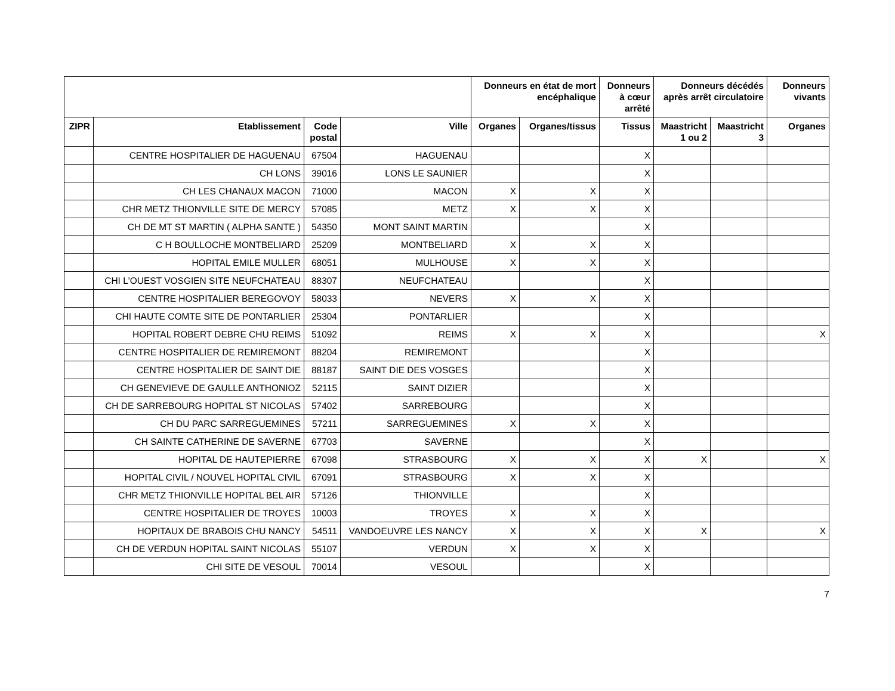| | | | | Donneurs en état de mort encéphalique | | Donneurs à cœur arrêté | Donneurs décédés après arrêt circulatoire | | Donneurs vivants |
| --- | --- | --- | --- | --- | --- | --- | --- | --- | --- |
| ZIPR | Etablissement | Code postal | Ville | Organes | Organes/tissus | Tissus | Maastricht 1 ou 2 | Maastricht 3 | Organes |
| | CENTRE HOSPITALIER DE HAGUENAU | 67504 | HAGUENAU | | | X | | | |
| | CH LONS | 39016 | LONS LE SAUNIER | | | X | | | |
| | CH LES CHANAUX MACON | 71000 | MACON | X | X | X | | | |
| | CHR METZ THIONVILLE SITE DE MERCY | 57085 | METZ | X | X | X | | | |
| | CH DE MT ST MARTIN ( ALPHA SANTE ) | 54350 | MONT SAINT MARTIN | | | X | | | |
| | C H BOULLOCHE MONTBELIARD | 25209 | MONTBELIARD | X | X | X | | | |
| | HOPITAL EMILE MULLER | 68051 | MULHOUSE | X | X | X | | | |
| | CHI L'OUEST VOSGIEN SITE NEUFCHATEAU | 88307 | NEUFCHATEAU | | | X | | | |
| | CENTRE HOSPITALIER BEREGOVOY | 58033 | NEVERS | X | X | X | | | |
| | CHI HAUTE COMTE SITE DE PONTARLIER | 25304 | PONTARLIER | | | X | | | |
| | HOPITAL ROBERT DEBRE CHU REIMS | 51092 | REIMS | X | X | X | | | X |
| | CENTRE HOSPITALIER DE REMIREMONT | 88204 | REMIREMONT | | | X | | | |
| | CENTRE HOSPITALIER DE SAINT DIE | 88187 | SAINT DIE DES VOSGES | | | X | | | |
| | CH GENEVIEVE DE GAULLE ANTHONIOZ | 52115 | SAINT DIZIER | | | X | | | |
| | CH DE SARREBOURG HOPITAL ST NICOLAS | 57402 | SARREBOURG | | | X | | | |
| | CH DU PARC SARREGUEMINES | 57211 | SARREGUEMINES | X | X | X | | | |
| | CH SAINTE CATHERINE DE SAVERNE | 67703 | SAVERNE | | | X | | | |
| | HOPITAL DE HAUTEPIERRE | 67098 | STRASBOURG | X | X | X | X | | X |
| | HOPITAL CIVIL / NOUVEL HOPITAL CIVIL | 67091 | STRASBOURG | X | X | X | | | |
| | CHR METZ THIONVILLE HOPITAL BEL AIR | 57126 | THIONVILLE | | | X | | | |
| | CENTRE HOSPITALIER DE TROYES | 10003 | TROYES | X | X | X | | | |
| | HOPITAUX DE BRABOIS CHU NANCY | 54511 | VANDOEUVRE LES NANCY | X | X | X | X | | X |
| | CH DE VERDUN HOPITAL SAINT NICOLAS | 55107 | VERDUN | X | X | X | | | |
| | CHI SITE DE VESOUL | 70014 | VESOUL | | | X | | | |
7